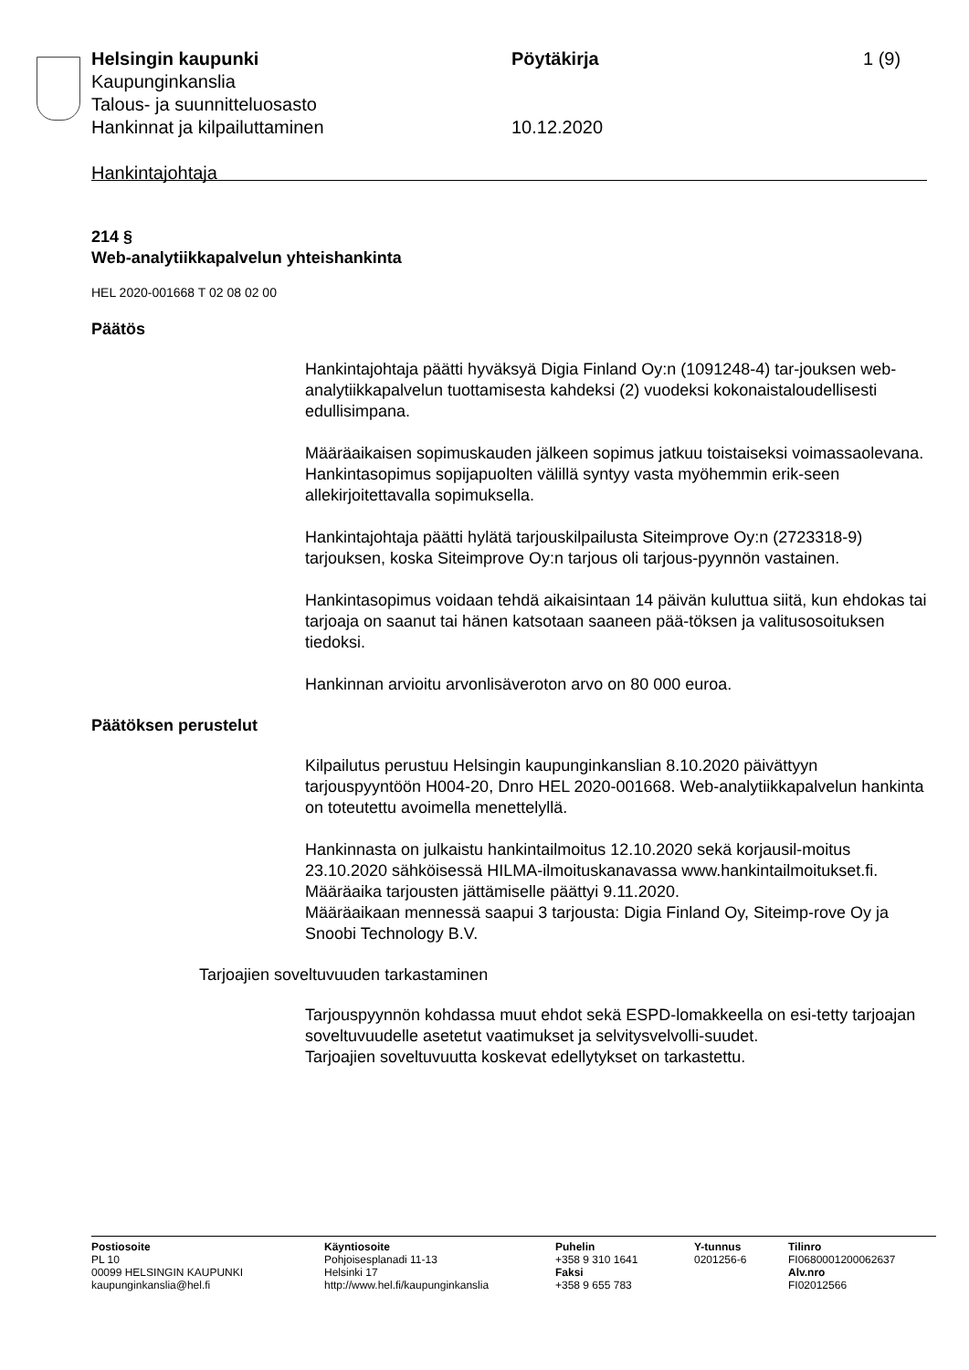Helsingin kaupunki Pöytäkirja 1 (9)
Kaupunginkanslia
Talous- ja suunnitteluosasto
Hankinnat ja kilpailuttaminen 10.12.2020
Hankintajohtaja
214 §
Web-analytiikkapalvelun yhteishankinta
HEL 2020-001668 T 02 08 02 00
Päätös
Hankintajohtaja päätti hyväksyä Digia Finland Oy:n (1091248-4) tar-jouksen web-analytiikkapalvelun tuottamisesta kahdeksi (2) vuodeksi kokonaistaloudellisesti edullisimpana.
Määräaikaisen sopimuskauden jälkeen sopimus jatkuu toistaiseksi voimassaolevana.
Hankintasopimus sopijapuolten välillä syntyy vasta myöhemmin erik-seen allekirjoitettavalla sopimuksella.
Hankintajohtaja päätti hylätä tarjouskilpailusta Siteimprove Oy:n (2723318-9) tarjouksen, koska Siteimprove Oy:n tarjous oli tarjous-pyynnön vastainen.
Hankintasopimus voidaan tehdä aikaisintaan 14 päivän kuluttua siitä, kun ehdokas tai tarjoaja on saanut tai hänen katsotaan saaneen pää-töksen ja valitusosoituksen tiedoksi.
Hankinnan arvioitu arvonlisäveroton arvo on 80 000 euroa.
Päätöksen perustelut
Kilpailutus perustuu Helsingin kaupunginkanslian 8.10.2020 päivättyyn tarjouspyyntöön H004-20, Dnro HEL 2020-001668. Web-analytiikkapalvelun hankinta on toteutettu avoimella menettelyllä.
Hankinnasta on julkaistu hankintailmoitus 12.10.2020 sekä korjausil-moitus 23.10.2020 sähköisessä HILMA-ilmoituskanavassa www.hankintailmoitukset.fi. Määräaika tarjousten jättämiselle päättyi 9.11.2020.
Määräaikaan mennessä saapui 3 tarjousta: Digia Finland Oy, Siteimp-rove Oy ja Snoobi Technology B.V.
Tarjoajien soveltuvuuden tarkastaminen
Tarjouspyynnön kohdassa muut ehdot sekä ESPD-lomakkeella on esi-tetty tarjoajan soveltuvuudelle asetetut vaatimukset ja selvitysvelvolli-suudet.
Tarjoajien soveltuvuutta koskevat edellytykset on tarkastettu.
Postiosoite
PL 10
00099 HELSINGIN KAUPUNKI
kaupunginkanslia@hel.fi
Käyntiosoite
Pohjoisesplanadi 11-13
Helsinki 17
http://www.hel.fi/kaupunginkanslia
Puhelin
+358 9 310 1641
Faksi
+358 9 655 783
Y-tunnus
0201256-6
Tilinro
FI0680001200062637
Alv.nro
FI02012566